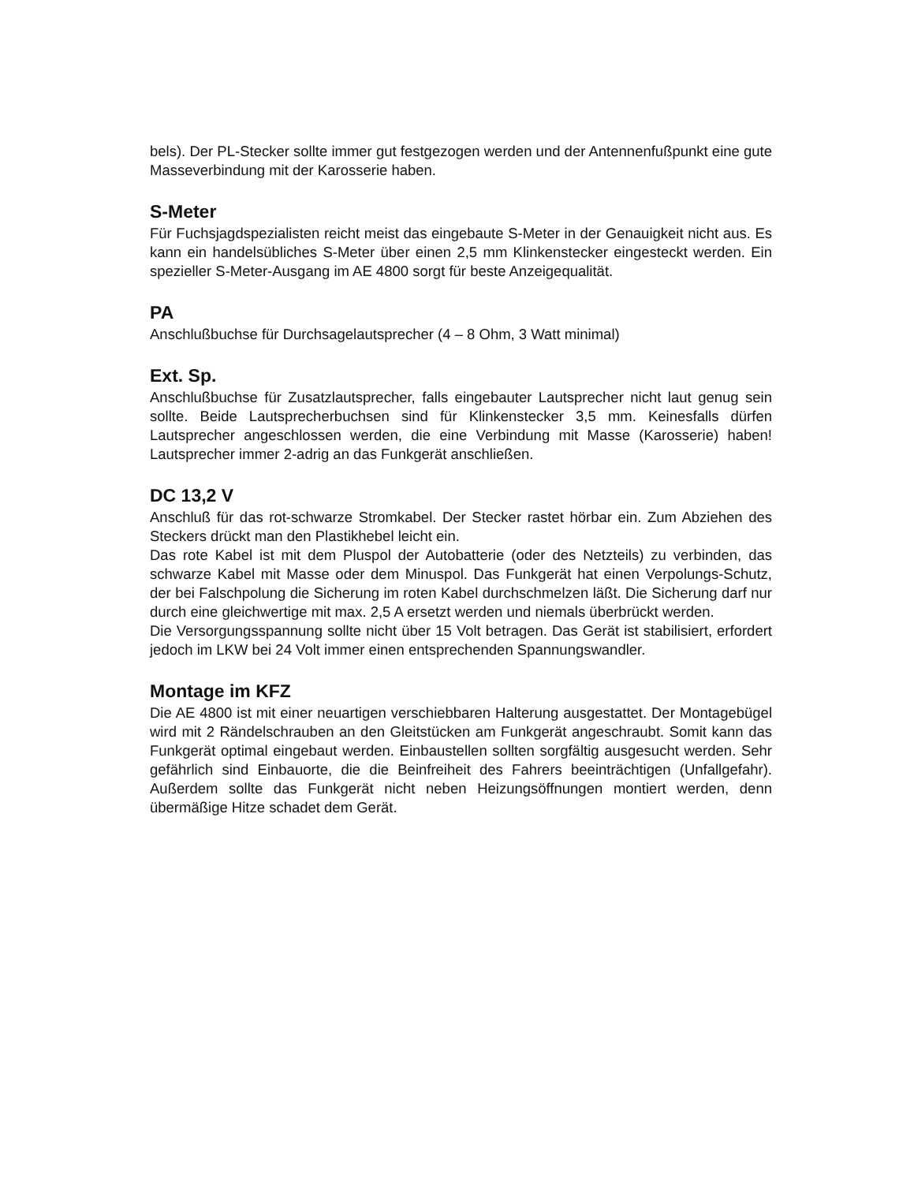bels). Der PL-Stecker sollte immer gut festgezogen werden und der Antennenfuß­punkt eine gute Masseverbindung mit der Karosserie haben.
S-Meter
Für Fuchsjagdspezialisten reicht meist das eingebaute S-Meter in der Genauigkeit nicht aus. Es kann ein handelsübliches S-Meter über einen 2,5 mm Klinkenstecker eingesteckt werden. Ein spezieller S-Meter-Ausgang im AE 4800 sorgt für beste Anzeigequalität.
PA
Anschlußbuchse für Durchsagelautsprecher (4 – 8 Ohm, 3 Watt minimal)
Ext. Sp.
Anschlußbuchse für Zusatzlautsprecher, falls eingebauter Lautsprecher nicht laut genug sein sollte. Beide Lautsprecherbuchsen sind für Klinkenstecker 3,5 mm. Keinesfalls dürfen Lautsprecher angeschlossen werden, die eine Verbindung mit Masse (Karosserie) haben! Lautsprecher immer 2-adrig an das Funkgerät anschließen.
DC 13,2 V
Anschluß für das rot-schwarze Stromkabel. Der Stecker rastet hörbar ein. Zum Abziehen des Steckers drückt man den Plastikhebel leicht ein.
Das rote Kabel ist mit dem Pluspol der Autobatterie (oder des Netzteils) zu verbinden, das schwarze Kabel mit Masse oder dem Minuspol. Das Funkgerät hat einen Verpolungs-Schutz, der bei Falschpolung die Sicherung im roten Kabel durchschmelzen läßt. Die Sicherung darf nur durch eine gleichwertige mit max. 2,5 A ersetzt werden und niemals überbrückt werden.
Die Versorgungsspannung sollte nicht über 15 Volt betragen. Das Gerät ist stabilisiert, erfordert jedoch im LKW bei 24 Volt immer einen entsprechenden Spannungswandler.
Montage im KFZ
Die AE 4800 ist mit einer neuartigen verschiebbaren Halterung ausgestattet. Der Montagebügel wird mit 2 Rändelschrauben an den Gleitstücken am Funkgerät angeschraubt. Somit kann das Funkgerät optimal eingebaut werden. Einbaustellen sollten sorgfältig ausgesucht werden. Sehr gefährlich sind Einbauorte, die die Beinfreiheit des Fahrers beeinträchtigen (Unfallgefahr). Außerdem sollte das Funkgerät nicht neben Heizungsöffnungen montiert werden, denn übermäßige Hitze schadet dem Gerät.